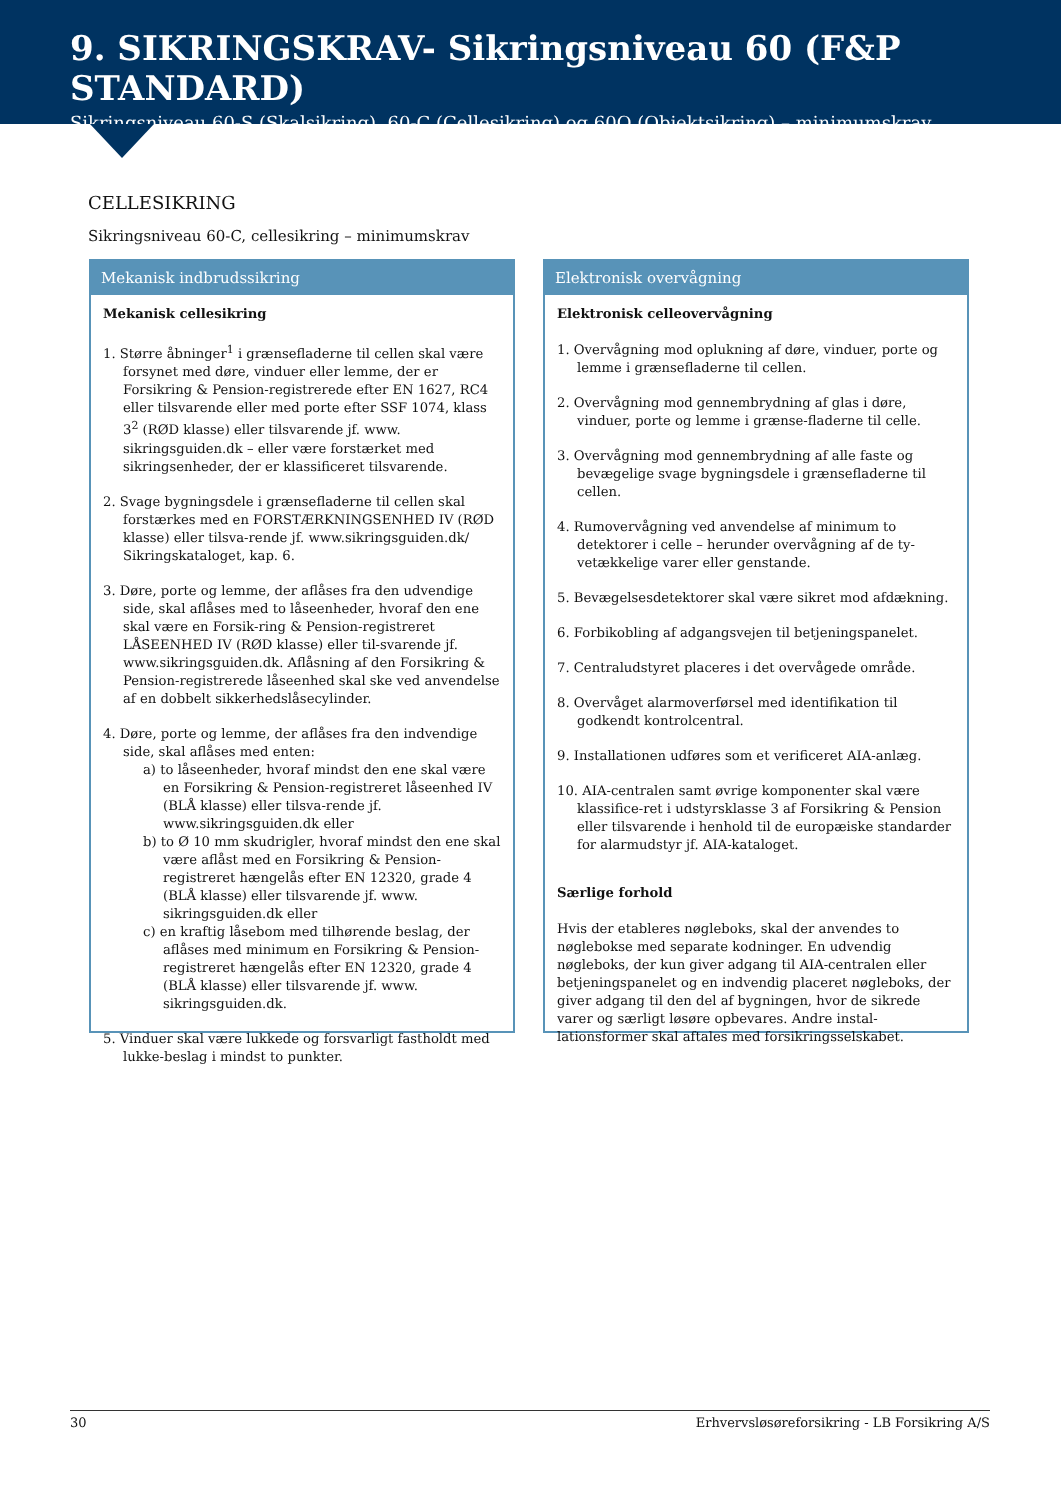9. SIKRINGSKRAV- Sikringsniveau 60 (F&P STANDARD)
Sikringsniveau 60-S (Skalsikring), 60-C (Cellesikring) og 60O (Objektsikring) – minimumskrav
CELLESIKRING
Sikringsniveau 60-C, cellesikring – minimumskrav
Mekanisk indbrudssikring
Mekanisk cellesikring
1. Større åbninger<sup>1</sup> i grænsefladerne til cellen skal være forsynet med døre, vinduer eller lemme, der er Forsikring & Pension-registrerede efter EN 1627, RC4 eller tilsvarende eller med porte efter SSF 1074, klass 3<sup>2</sup> (RØD klasse) eller tilsvarende jf. www. sikringsguiden.dk – eller være forstærket med sikringsenheder, der er klassificeret tilsvarende.
2. Svage bygningsdele i grænsefladerne til cellen skal forstærkes med en FORSTÆRKNINGSENHED IV (RØD klasse) eller tilsva-rende jf. www.sikringsguiden.dk/ Sikringskataloget, kap. 6.
3. Døre, porte og lemme, der aflåses fra den udvendige side, skal aflåses med to låseenheder, hvoraf den ene skal være en Forsik-ring & Pension-registreret LÅSEENHED IV (RØD klasse) eller til-svarende jf. www.sikringsguiden.dk. Aflåsning af den Forsikring & Pension-registrerede låseenhed skal ske ved anvendelse af en dobbelt sikkerhedslåsecylinder.
4. Døre, porte og lemme, der aflåses fra den indvendige side, skal aflåses med enten:
a) to låseenheder, hvoraf mindst den ene skal være en Forsikring & Pension-registreret låseenhed IV (BLÅ klasse) eller tilsva-rende jf. www.sikringsguiden.dk eller
b) to Ø 10 mm skudrigler, hvoraf mindst den ene skal være aflåst med en Forsikring & Pension-registreret hængelås efter EN 12320, grade 4 (BLÅ klasse) eller tilsvarende jf. www. sikringsguiden.dk eller
c) en kraftig låsebom med tilhørende beslag, der aflåses med minimum en Forsikring & Pension-registreret hængelås efter EN 12320, grade 4 (BLÅ klasse) eller tilsvarende jf. www. sikringsguiden.dk.
5. Vinduer skal være lukkede og forsvarligt fastholdt med lukke-beslag i mindst to punkter.
Elektronisk overvågning
Elektronisk celleovervågning
1. Overvågning mod oplukning af døre, vinduer, porte og lemme i grænsefladerne til cellen.
2. Overvågning mod gennembrydning af glas i døre, vinduer, porte og lemme i grænse-fladerne til celle.
3. Overvågning mod gennembrydning af alle faste og bevægelige svage bygningsdele i grænsefladerne til cellen.
4. Rumovervågning ved anvendelse af minimum to detektorer i celle – herunder overvågning af de ty-vetækkelige varer eller genstande.
5. Bevægelsesdetektorer skal være sikret mod afdækning.
6. Forbikobling af adgangsvejen til betjeningspanelet.
7. Centraludstyret placeres i det overvågede område.
8. Overvåget alarmoverførsel med identifikation til godkendt kontrolcentral.
9. Installationen udføres som et verificeret AIA-anlæg.
10. AIA-centralen samt øvrige komponenter skal være klassifice-ret i udstyrsklasse 3 af Forsikring & Pension eller tilsvarende i henhold til de europæiske standarder for alarmudstyr jf. AIA-kataloget.
Særlige forhold
Hvis der etableres nøgleboks, skal der anvendes to nøglebokse med separate kodninger. En udvendig nøgleboks, der kun giver adgang til AIA-centralen eller betjeningspanelet og en indvendig placeret nøgleboks, der giver adgang til den del af bygningen, hvor de sikrede varer og særligt løsøre opbevares. Andre instal-lationsformer skal aftales med forsikringsselskabet.
30 Erhvervsløsøreforsikring - LB Forsikring A/S